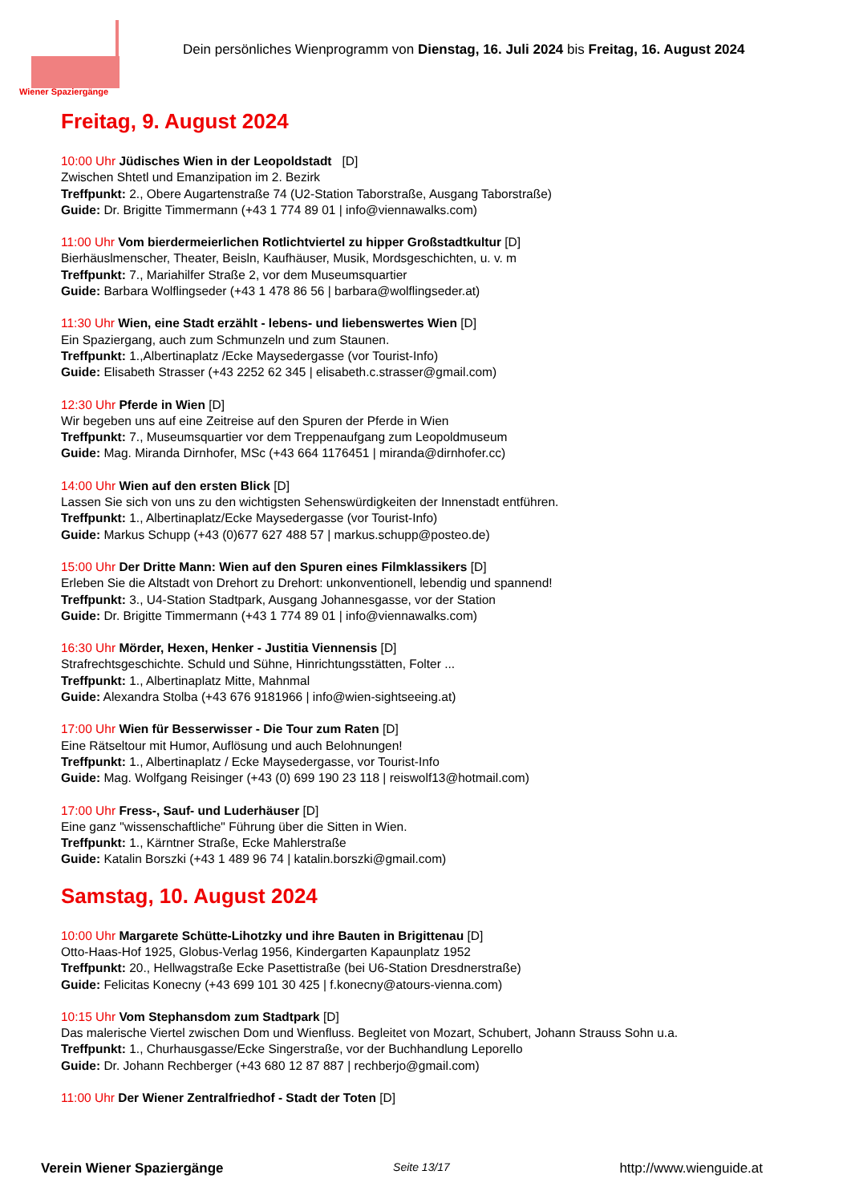Wiener Spaziergänge
Dein persönliches Wienprogramm von Dienstag, 16. Juli 2024 bis Freitag, 16. August 2024
Freitag, 9. August 2024
10:00 Uhr Jüdisches Wien in der Leopoldstadt [D]
Zwischen Shtetl und Emanzipation im 2. Bezirk
Treffpunkt: 2., Obere Augartenstraße 74 (U2-Station Taborstraße, Ausgang Taborstraße)
Guide: Dr. Brigitte Timmermann (+43 1 774 89 01 | info@viennawalks.com)
11:00 Uhr Vom bierdermeierlichen Rotlichtviertel zu hipper Großstadtkultur [D]
Bierhäuslmenscher, Theater, Beisln, Kaufhäuser, Musik, Mordsgeschichten, u. v. m
Treffpunkt: 7., Mariahilfer Straße 2, vor dem Museumsquartier
Guide: Barbara Wolflingseder (+43 1 478 86 56 | barbara@wolflingseder.at)
11:30 Uhr Wien, eine Stadt erzählt - lebens- und liebenswertes Wien [D]
Ein Spaziergang, auch zum Schmunzeln und zum Staunen.
Treffpunkt: 1.,Albertinaplatz /Ecke Maysedergasse (vor Tourist-Info)
Guide: Elisabeth Strasser (+43 2252 62 345 | elisabeth.c.strasser@gmail.com)
12:30 Uhr Pferde in Wien [D]
Wir begeben uns auf eine Zeitreise auf den Spuren der Pferde in Wien
Treffpunkt: 7., Museumsquartier vor dem Treppenaufgang zum Leopoldmuseum
Guide: Mag. Miranda Dirnhofer, MSc (+43 664 1176451 | miranda@dirnhofer.cc)
14:00 Uhr Wien auf den ersten Blick [D]
Lassen Sie sich von uns zu den wichtigsten Sehenswürdigkeiten der Innenstadt entführen.
Treffpunkt: 1., Albertinaplatz/Ecke Maysedergasse (vor Tourist-Info)
Guide: Markus Schupp (+43 (0)677 627 488 57 | markus.schupp@posteo.de)
15:00 Uhr Der Dritte Mann: Wien auf den Spuren eines Filmklassikers [D]
Erleben Sie die Altstadt von Drehort zu Drehort: unkonventionell, lebendig und spannend!
Treffpunkt: 3., U4-Station Stadtpark, Ausgang Johannesgasse, vor der Station
Guide: Dr. Brigitte Timmermann (+43 1 774 89 01 | info@viennawalks.com)
16:30 Uhr Mörder, Hexen, Henker - Justitia Viennensis [D]
Strafrechtsgeschichte. Schuld und Sühne, Hinrichtungsstätten, Folter ...
Treffpunkt: 1., Albertinaplatz Mitte, Mahnmal
Guide: Alexandra Stolba (+43 676 9181966 | info@wien-sightseeing.at)
17:00 Uhr Wien für Besserwisser - Die Tour zum Raten [D]
Eine Rätseltour mit Humor, Auflösung und auch Belohnungen!
Treffpunkt: 1., Albertinaplatz / Ecke Maysedergasse, vor Tourist-Info
Guide: Mag. Wolfgang Reisinger (+43 (0) 699 190 23 118 | reiswolf13@hotmail.com)
17:00 Uhr Fress-, Sauf- und Luderhäuser [D]
Eine ganz "wissenschaftliche" Führung über die Sitten in Wien.
Treffpunkt: 1., Kärntner Straße, Ecke Mahlerstraße
Guide: Katalin Borszki (+43 1 489 96 74 | katalin.borszki@gmail.com)
Samstag, 10. August 2024
10:00 Uhr Margarete Schütte-Lihotzky und ihre Bauten in Brigittenau [D]
Otto-Haas-Hof 1925, Globus-Verlag 1956, Kindergarten Kapaunplatz 1952
Treffpunkt: 20., Hellwagstraße Ecke Pasettistraße (bei U6-Station Dresdnerstraße)
Guide: Felicitas Konecny (+43 699 101 30 425 | f.konecny@atours-vienna.com)
10:15 Uhr Vom Stephansdom zum Stadtpark [D]
Das malerische Viertel zwischen Dom und Wienfluss. Begleitet von Mozart, Schubert, Johann Strauss Sohn u.a.
Treffpunkt: 1., Churhausgasse/Ecke Singerstraße, vor der Buchhandlung Leporello
Guide: Dr. Johann Rechberger (+43 680 12 87 887 | rechberjo@gmail.com)
11:00 Uhr Der Wiener Zentralfriedhof - Stadt der Toten [D]
Verein Wiener Spaziergänge Seite 13/17 http://www.wienguide.at